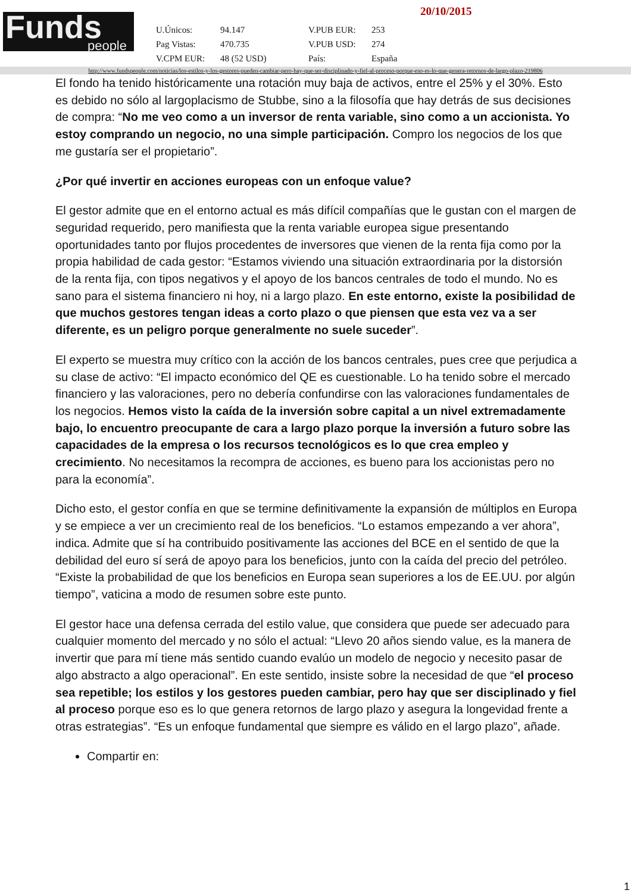Funds
people
20/10/2015
| U.Únicos: | 94.147 | V.PUB EUR: | 253 |
| Pag Vistas: | 470.735 | V.PUB USD: | 274 |
| V.CPM EUR: | 48 (52 USD) | País: | España |
http://www.fundspeople.com/noticias/los-estilos-y-los-gestores-pueden-cambiar-pero-hay-que-ser-disciplinado-y-fiel-al-proceso-porque-eso-es-lo-que-genera-retornos-de-largo-plazo-219806
El fondo ha tenido históricamente una rotación muy baja de activos, entre el 25% y el 30%. Esto es debido no sólo al largoplacismo de Stubbe, sino a la filosofía que hay detrás de sus decisiones de compra: “No me veo como a un inversor de renta variable, sino como a un accionista. Yo estoy comprando un negocio, no una simple participación. Compro los negocios de los que me gustaría ser el propietario”.
¿Por qué invertir en acciones europeas con un enfoque value?
El gestor admite que en el entorno actual es más difícil compañías que le gustan con el margen de seguridad requerido, pero manifiesta que la renta variable europea sigue presentando oportunidades tanto por flujos procedentes de inversores que vienen de la renta fija como por la propia habilidad de cada gestor: “Estamos viviendo una situación extraordinaria por la distorsión de la renta fija, con tipos negativos y el apoyo de los bancos centrales de todo el mundo. No es sano para el sistema financiero ni hoy, ni a largo plazo. En este entorno, existe la posibilidad de que muchos gestores tengan ideas a corto plazo o que piensen que esta vez va a ser diferente, es un peligro porque generalmente no suele suceder”.
El experto se muestra muy crítico con la acción de los bancos centrales, pues cree que perjudica a su clase de activo: “El impacto económico del QE es cuestionable. Lo ha tenido sobre el mercado financiero y las valoraciones, pero no debería confundirse con las valoraciones fundamentales de los negocios. Hemos visto la caída de la inversión sobre capital a un nivel extremadamente bajo, lo encuentro preocupante de cara a largo plazo porque la inversión a futuro sobre las capacidades de la empresa o los recursos tecnológicos es lo que crea empleo y crecimiento. No necesitamos la recompra de acciones, es bueno para los accionistas pero no para la economía”.
Dicho esto, el gestor confía en que se termine definitivamente la expansión de múltiplos en Europa y se empiece a ver un crecimiento real de los beneficios. “Lo estamos empezando a ver ahora”, indica. Admite que sí ha contribuido positivamente las acciones del BCE en el sentido de que la debilidad del euro sí será de apoyo para los beneficios, junto con la caída del precio del petróleo. “Existe la probabilidad de que los beneficios en Europa sean superiores a los de EE.UU. por algún tiempo”, vaticina a modo de resumen sobre este punto.
El gestor hace una defensa cerrada del estilo value, que considera que puede ser adecuado para cualquier momento del mercado y no sólo el actual: “Llevo 20 años siendo value, es la manera de invertir que para mí tiene más sentido cuando evalúo un modelo de negocio y necesito pasar de algo abstracto a algo operacional”. En este sentido, insiste sobre la necesidad de que “el proceso sea repetible; los estilos y los gestores pueden cambiar, pero hay que ser disciplinado y fiel al proceso porque eso es lo que genera retornos de largo plazo y asegura la longevidad frente a otras estrategias”. “Es un enfoque fundamental que siempre es válido en el largo plazo”, añade.
Compartir en:
1